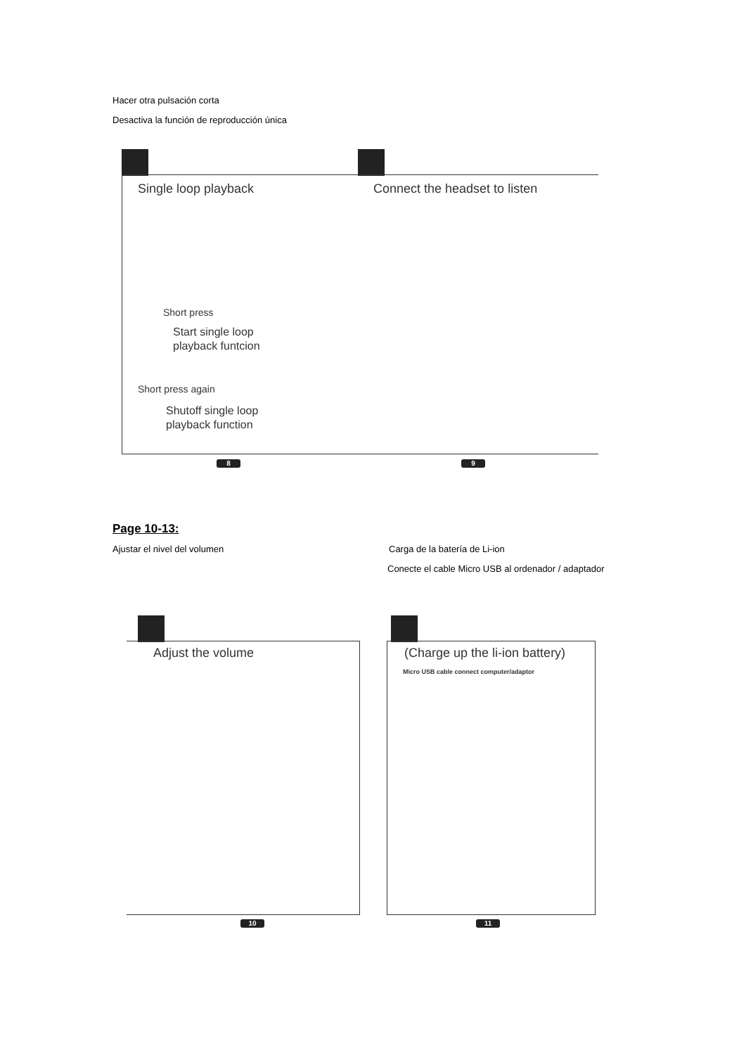Hacer otra pulsación corta
Desactiva la función de reproducción única
Single loop playback Connect the headset to listen
Short press
Start single loop
playback funtcion
Short press again
Shutoff single loop
playback function
8 9
Page 10-13:
Ajustar el nivel del volumen Carga de la batería de Li-ion
Conecte el cable Micro USB al ordenador / adaptador
Adjust the volume (Charge up the li-ion battery)
Micro USB cable connect computer/adaptor
10 11